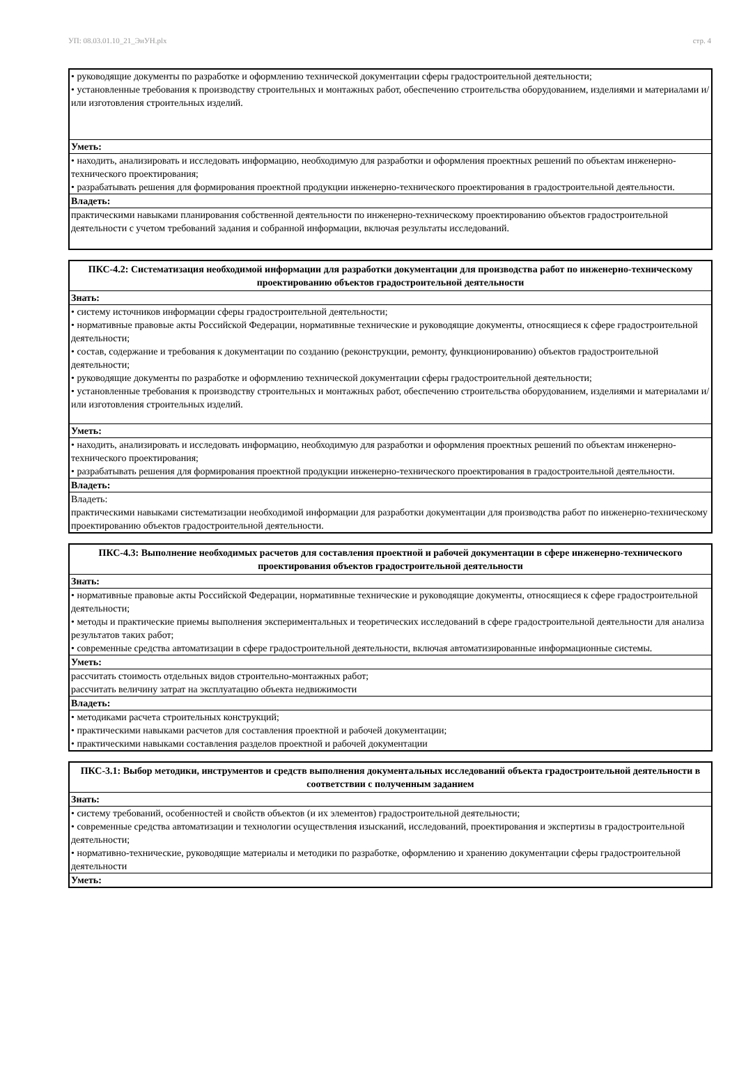УП: 08.03.01.10_21_ЭиУН.plx стр. 4
| • руководящие документы по разработке и оформлению технической документации сферы градостроительной деятельности; • установленные требования к производству строительных и монтажных работ, обеспечению строительства оборудованием, изделиями и материалами и/или изготовления строительных изделий. |
| Уметь: |
| • находить, анализировать и исследовать информацию, необходимую для разработки и оформления проектных решений по объектам инженерно-технического проектирования; • разрабатывать решения для формирования проектной продукции инженерно-технического проектирования в градостроительной деятельности. |
| Владеть: |
| практическими навыками планирования собственной деятельности по инженерно-техническому проектированию объектов градостроительной деятельности с учетом требований задания и собранной информации, включая результаты исследований. |
| ПКС-4.2: Систематизация необходимой информации для разработки документации для производства работ по инженерно-техническому проектированию объектов градостроительной деятельности |
| Знать: |
| • систему источников информации сферы градостроительной деятельности; • нормативные правовые акты Российской Федерации, нормативные технические и руководящие документы, относящиеся к сфере градостроительной деятельности; • состав, содержание и требования к документации по созданию (реконструкции, ремонту, функционированию) объектов градостроительной деятельности; • руководящие документы по разработке и оформлению технической документации сферы градостроительной деятельности; • установленные требования к производству строительных и монтажных работ, обеспечению строительства оборудованием, изделиями и материалами и/или изготовления строительных изделий. |
| Уметь: |
| • находить, анализировать и исследовать информацию, необходимую для разработки и оформления проектных решений по объектам инженерно-технического проектирования; • разрабатывать решения для формирования проектной продукции инженерно-технического проектирования в градостроительной деятельности. |
| Владеть: |
| Владеть: практическими навыками систематизации необходимой информации для разработки документации для производства работ по инженерно-техническому проектированию объектов градостроительной деятельности. |
| ПКС-4.3: Выполнение необходимых расчетов для составления проектной и рабочей документации в сфере инженерно-технического проектирования объектов градостроительной деятельности |
| Знать: |
| • нормативные правовые акты Российской Федерации, нормативные технические и руководящие документы, относящиеся к сфере градостроительной деятельности; • методы и практические приемы выполнения экспериментальных и теоретических исследований в сфере градостроительной деятельности для анализа результатов таких работ; • современные средства автоматизации в сфере градостроительной деятельности, включая автоматизированные информационные системы. |
| Уметь: |
| рассчитать стоимость отдельных видов строительно-монтажных работ; рассчитать величину затрат на эксплуатацию объекта недвижимости |
| Владеть: |
| • методиками расчета строительных конструкций; • практическими навыками расчетов для составления проектной и рабочей документации; • практическими навыками составления разделов проектной и рабочей документации |
| ПКС-3.1: Выбор методики, инструментов и средств выполнения документальных исследований объекта градостроительной деятельности в соответствии с полученным заданием |
| Знать: |
| • систему требований, особенностей и свойств объектов (и их элементов) градостроительной деятельности; • современные средства автоматизации и технологии осуществления изысканий, исследований, проектирования и экспертизы в градостроительной деятельности; • нормативно-технические, руководящие материалы и методики по разработке, оформлению и хранению документации сферы градостроительной деятельности |
| Уметь: |